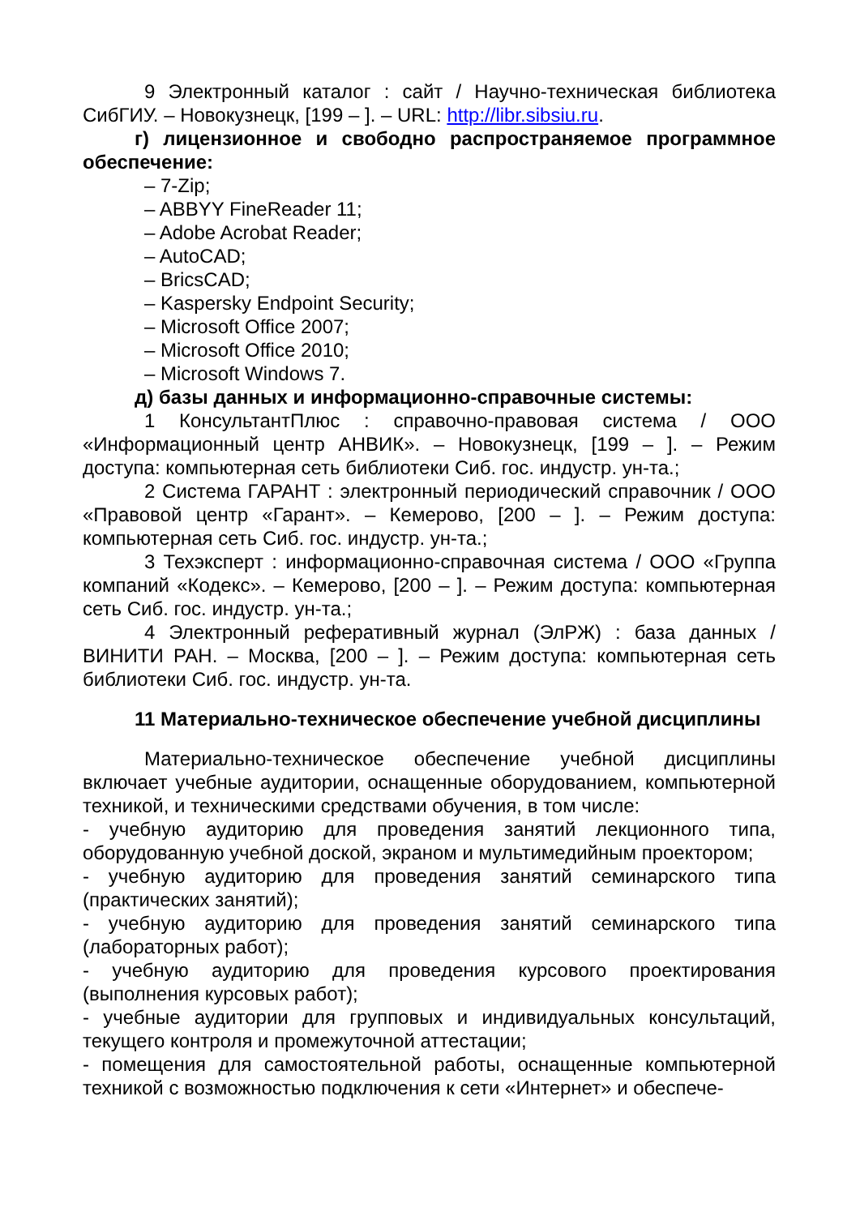9 Электронный каталог : сайт / Научно-техническая библиотека СибГИУ. – Новокузнецк, [199 – ]. – URL: http://libr.sibsiu.ru.
г) лицензионное и свободно распространяемое программное обеспечение:
– 7-Zip;
– ABBYY FineReader 11;
– Adobe Acrobat Reader;
– AutoCAD;
– BricsCAD;
– Kaspersky Endpoint Security;
– Microsoft Office 2007;
– Microsoft Office 2010;
– Microsoft Windows 7.
д) базы данных и информационно-справочные системы:
1 КонсультантПлюс : справочно-правовая система / ООО «Информационный центр АНВИК». – Новокузнецк, [199 – ]. – Режим доступа: компьютерная сеть библиотеки Сиб. гос. индустр. ун-та.;
2 Система ГАРАНТ : электронный периодический справочник / ООО «Правовой центр «Гарант». – Кемерово, [200 – ]. – Режим доступа: компьютерная сеть Сиб. гос. индустр. ун-та.;
3 Техэксперт : информационно-справочная система / ООО «Группа компаний «Кодекс». – Кемерово, [200 – ]. – Режим доступа: компьютерная сеть Сиб. гос. индустр. ун-та.;
4 Электронный реферативный журнал (ЭлРЖ) : база данных / ВИНИТИ РАН. – Москва, [200 – ]. – Режим доступа: компьютерная сеть библиотеки Сиб. гос. индустр. ун-та.
11 Материально-техническое обеспечение учебной дисциплины
Материально-техническое обеспечение учебной дисциплины включает учебные аудитории, оснащенные оборудованием, компьютерной техникой, и техническими средствами обучения, в том числе:
- учебную аудиторию для проведения занятий лекционного типа, оборудованную учебной доской, экраном и мультимедийным проектором;
- учебную аудиторию для проведения занятий семинарского типа (практических занятий);
- учебную аудиторию для проведения занятий семинарского типа (лабораторных работ);
- учебную аудиторию для проведения курсового проектирования (выполнения курсовых работ);
- учебные аудитории для групповых и индивидуальных консультаций, текущего контроля и промежуточной аттестации;
- помещения для самостоятельной работы, оснащенные компьютерной техникой с возможностью подключения к сети «Интернет» и обеспече-